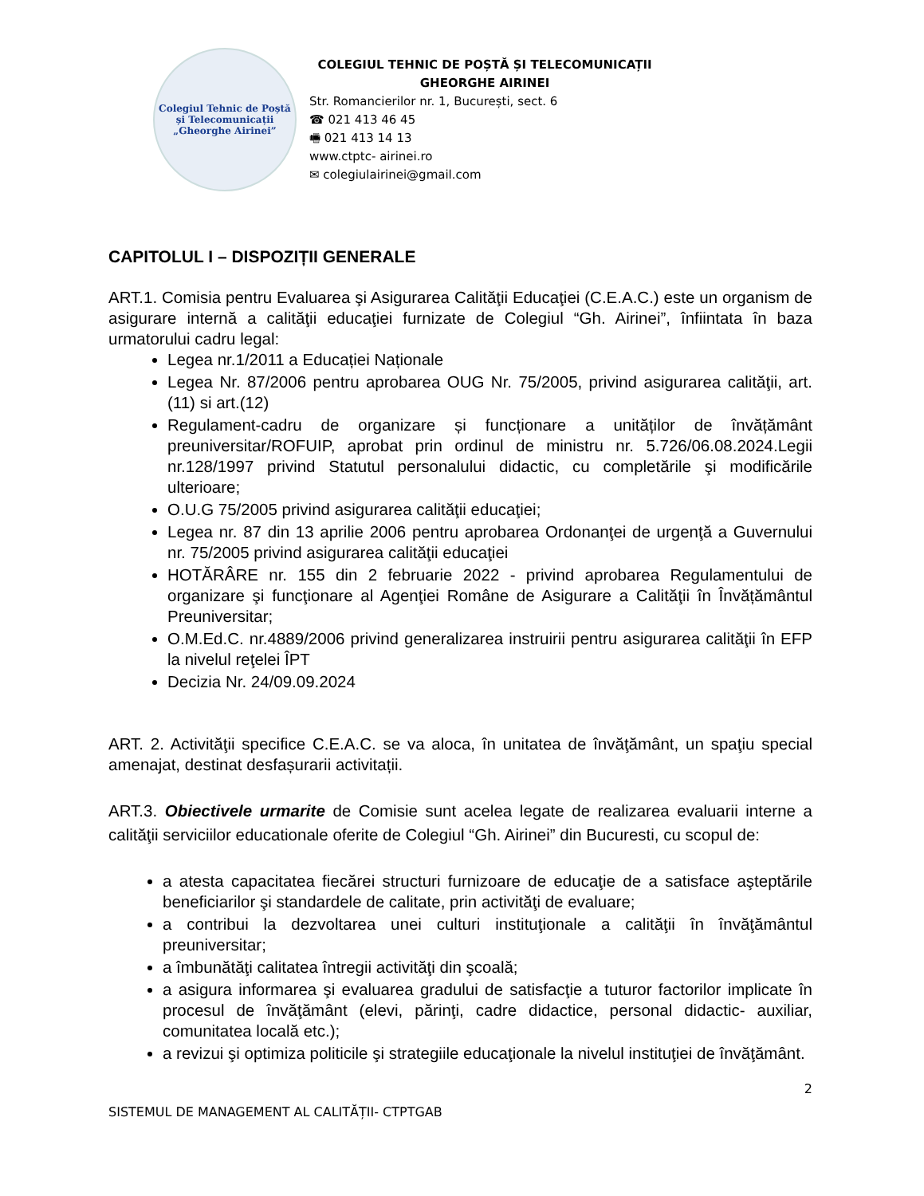Colegiul Tehnic de Poștă și Telecomunicații
„Gheorghe Airinei”
COLEGIUL TEHNIC DE POȘTĂ ȘI TELECOMUNICAȚII
GHEORGHE AIRINEI
Str. Romancierilor nr. 1, București, sect. 6
☎ 021 413 46 45
🖷 021 413 14 13
www.ctptc- airinei.ro
✉ colegiulairinei@gmail.com
CAPITOLUL I – DISPOZIȚII GENERALE
ART.1. Comisia pentru Evaluarea şi Asigurarea Calităţii Educaţiei (C.E.A.C.) este un organism de asigurare internă a calităţii educaţiei furnizate de Colegiul “Gh. Airinei”, înfiintata în baza urmatorului cadru legal:
Legea nr.1/2011 a Educației Naționale
Legea Nr. 87/2006 pentru aprobarea OUG Nr. 75/2005, privind asigurarea calităţii, art.(11) si art.(12)
Regulament-cadru de organizare și funcționare a unităților de învățământ preuniversitar/ROFUIP, aprobat prin ordinul de ministru nr. 5.726/06.08.2024.Legii nr.128/1997 privind Statutul personalului didactic, cu completările şi modificările ulterioare;
O.U.G 75/2005 privind asigurarea calităţii educaţiei;
Legea nr. 87 din 13 aprilie 2006 pentru aprobarea Ordonanţei de urgenţă a Guvernului nr. 75/2005 privind asigurarea calităţii educaţiei
HOTĂRÂRE nr. 155 din 2 februarie 2022 - privind aprobarea Regulamentului de organizare şi funcţionare al Agenţiei Române de Asigurare a Calităţii în Învățământul Preuniversitar;
O.M.Ed.C. nr.4889/2006 privind generalizarea instruirii pentru asigurarea calităţii în EFP la nivelul reţelei ÎPT
Decizia Nr. 24/09.09.2024
ART. 2. Activităţii specifice C.E.A.C. se va aloca, în unitatea de învăţământ, un spaţiu special amenajat, destinat desfașurarii activitații.
ART.3. Obiectivele urmarite de Comisie sunt acelea legate de realizarea evaluarii interne a calităţii serviciilor educationale oferite de Colegiul “Gh. Airinei” din Bucuresti, cu scopul de:
a atesta capacitatea fiecărei structuri furnizoare de educaţie de a satisface aşteptările beneficiarilor şi standardele de calitate, prin activităţi de evaluare;
a contribui la dezvoltarea unei culturi instituţionale a calităţii în învăţământul preuniversitar;
a îmbunătăţi calitatea întregii activităţi din şcoală;
a asigura informarea şi evaluarea gradului de satisfacţie a tuturor factorilor implicate în procesul de învăţământ (elevi, părinţi, cadre didactice, personal didactic- auxiliar, comunitatea locală etc.);
a revizui şi optimiza politicile şi strategiile educaţionale la nivelul instituţiei de învăţământ.
2
SISTEMUL DE MANAGEMENT AL CALITĂȚII- CTPTGAB